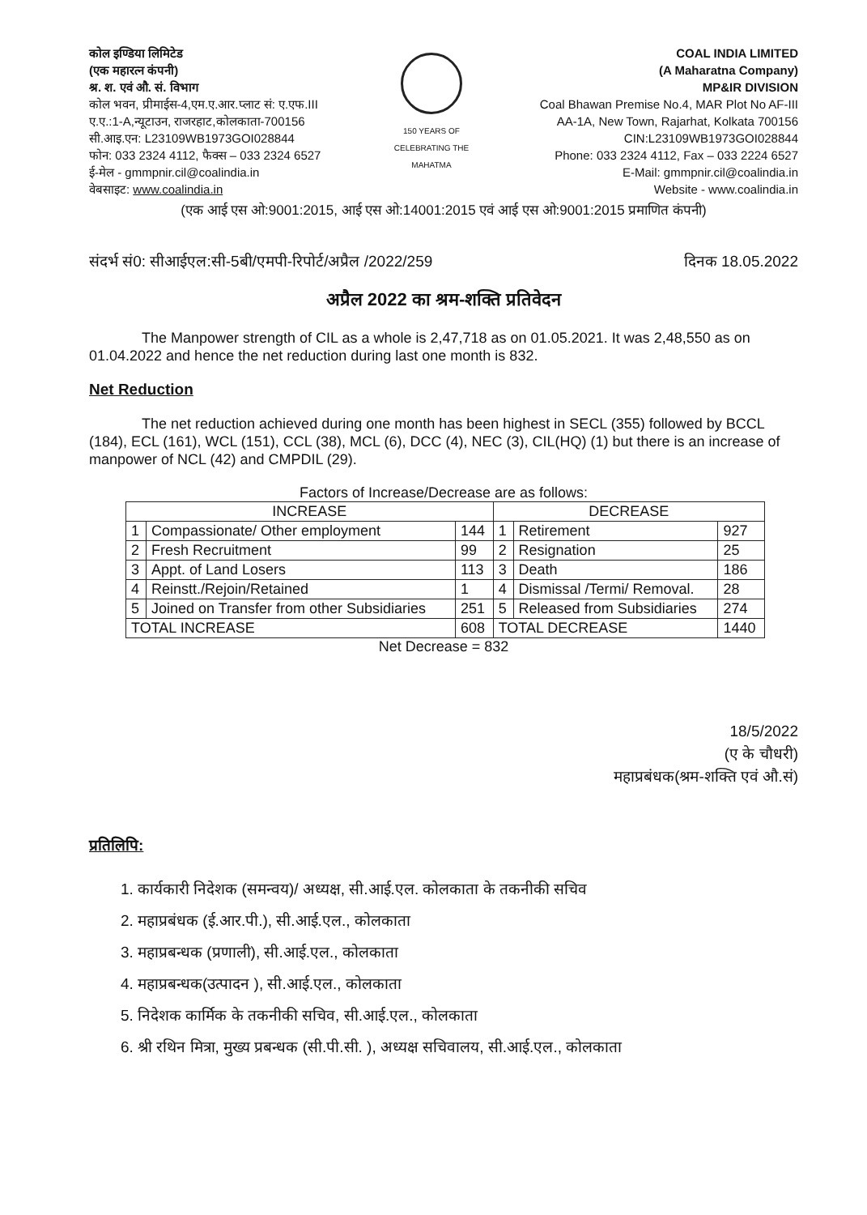कोल इण्डिया लिमिटेड
(एक महारत्न कंपनी)
श्र. श. एवं औ. सं. विभाग
कोल भवन, प्रीमाईस-4,एम.ए.आर.प्लाट सं: ए.एफ.III
ए.ए.:1-A,न्यूटाउन, राजरहाट,कोलकाता-700156
सी.आइ.एन: L23109WB1973GOI028844
फोन: 033 2324 4112, फैक्स – 033 2324 6527
ई-मेल - gmmpnir.cil@coalindia.in
वेबसाइट: www.coalindia.in
150 YEARS OF CELEBRATING THE MAHATMA
COAL INDIA LIMITED
(A Maharatna Company)
MP&IR DIVISION
Coal Bhawan Premise No.4, MAR Plot No AF-III
AA-1A, New Town, Rajarhat, Kolkata 700156
CIN:L23109WB1973GOI028844
Phone: 033 2324 4112, Fax – 033 2224 6527
E-Mail: gmmpnir.cil@coalindia.in
Website - www.coalindia.in
(एक आई एस ओ:9001:2015, आई एस ओ:14001:2015 एवं आई एस ओ:9001:2015 प्रमाणित कंपनी)
संदर्भ सं0: सीआईएल:सी-5बी/एमपी-रिपोर्ट/अप्रैल /2022/259 दिनक 18.05.2022
अप्रैल 2022 का श्रम-शक्ति प्रतिवेदन
The Manpower strength of CIL as a whole is 2,47,718 as on 01.05.2021. It was 2,48,550 as on 01.04.2022 and hence the net reduction during last one month is 832.
Net Reduction
The net reduction achieved during one month has been highest in SECL (355) followed by BCCL (184), ECL (161), WCL (151), CCL (38), MCL (6), DCC (4), NEC (3), CIL(HQ) (1) but there is an increase of manpower of NCL (42) and CMPDIL (29).
Factors of Increase/Decrease are as follows:
| INCREASE | | | DECREASE | | |
| --- | --- | --- | --- | --- | --- |
| 1 | Compassionate/ Other employment | 144 | 1 | Retirement | 927 |
| 2 | Fresh Recruitment | 99 | 2 | Resignation | 25 |
| 3 | Appt. of Land Losers | 113 | 3 | Death | 186 |
| 4 | Reinstt./Rejoin/Retained | 1 | 4 | Dismissal /Termi/ Removal. | 28 |
| 5 | Joined on Transfer from other Subsidiaries | 251 | 5 | Released from Subsidiaries | 274 |
| TOTAL INCREASE | | 608 | TOTAL DECREASE | | 1440 |
Net Decrease = 832
18/5/2022
(ए के चौधरी)
महाप्रबंधक(श्रम-शक्ति एवं औ.सं)
प्रतिलिपि:
1. कार्यकारी निदेशक (समन्वय)/ अध्यक्ष, सी.आई.एल. कोलकाता के तकनीकी सचिव
2. महाप्रबंधक (ई.आर.पी.), सी.आई.एल., कोलकाता
3. महाप्रबन्धक (प्रणाली), सी.आई.एल., कोलकाता
4. महाप्रबन्धक(उत्पादन ), सी.आई.एल., कोलकाता
5. निदेशक कार्मिक के तकनीकी सचिव, सी.आई.एल., कोलकाता
6. श्री रथिन मित्रा, मुख्य प्रबन्धक (सी.पी.सी. ), अध्यक्ष सचिवालय, सी.आई.एल., कोलकाता